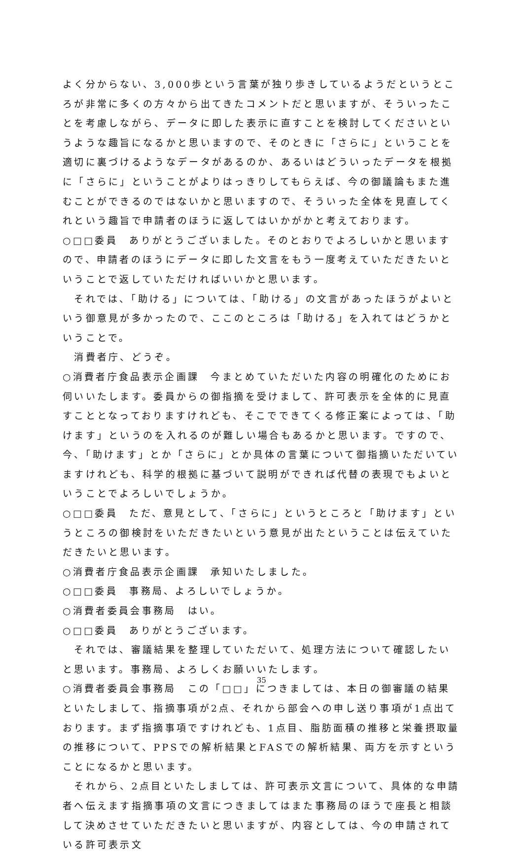よく分からない、3,000歩という言葉が独り歩きしているようだというところが非常に多くの方々から出てきたコメントだと思いますが、そういったことを考慮しながら、データに即した表示に直すことを検討してくださいというような趣旨になるかと思いますので、そのときに「さらに」ということを適切に裏づけるようなデータがあるのか、あるいはどういったデータを根拠に「さらに」ということがよりはっきりしてもらえば、今の御議論もまた進むことができるのではないかと思いますので、そういった全体を見直してくれという趣旨で申請者のほうに返してはいかがかと考えております。
○□□委員　ありがとうございました。そのとおりでよろしいかと思いますので、申請者のほうにデータに即した文言をもう一度考えていただきたいということで返していただければいいかと思います。
　それでは、「助ける」については、「助ける」の文言があったほうがよいという御意見が多かったので、ここのところは「助ける」を入れてはどうかということで。
　消費者庁、どうぞ。
○消費者庁食品表示企画課　今まとめていただいた内容の明確化のためにお伺いいたします。委員からの御指摘を受けまして、許可表示を全体的に見直すこととなっておりますけれども、そこでできてくる修正案によっては、「助けます」というのを入れるのが難しい場合もあるかと思います。ですので、今、「助けます」とか「さらに」とか具体の言葉について御指摘いただいていますけれども、科学的根拠に基づいて説明ができれば代替の表現でもよいということでよろしいでしょうか。
○□□委員　ただ、意見として、「さらに」というところと「助けます」というところの御検討をいただきたいという意見が出たということは伝えていただきたいと思います。
○消費者庁食品表示企画課　承知いたしました。
○□□委員　事務局、よろしいでしょうか。
○消費者委員会事務局　はい。
○□□委員　ありがとうございます。
　それでは、審議結果を整理していただいて、処理方法について確認したいと思います。事務局、よろしくお願いいたします。
○消費者委員会事務局　この「□□」につきましては、本日の御審議の結果といたしまして、指摘事項が2点、それから部会への申し送り事項が1点出ております。まず指摘事項ですけれども、1点目、脂肪面積の推移と栄養摂取量の推移について、PPSでの解析結果とFASでの解析結果、両方を示すということになるかと思います。
　それから、2点目といたしましては、許可表示文言について、具体的な申請者へ伝えます指摘事項の文言につきましてはまた事務局のほうで座長と相談して決めさせていただきたいと思いますが、内容としては、今の申請されている許可表示文
35